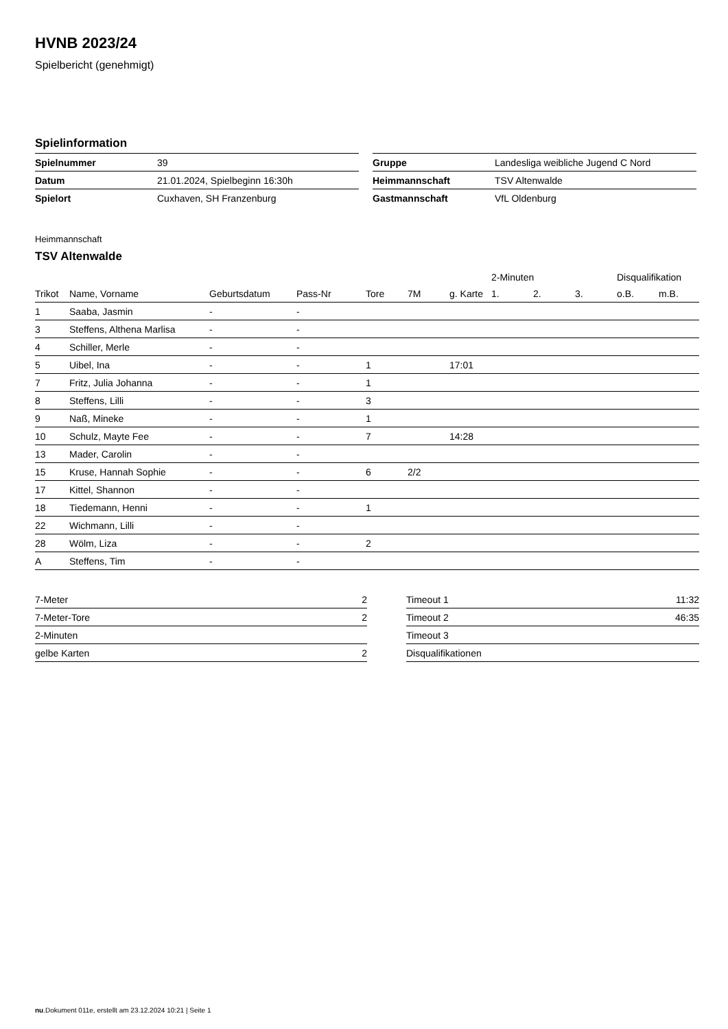HVNB 2023/24
Spielbericht (genehmigt)
Spielinformation
| Spielnummer | 39 |
| Datum | 21.01.2024, Spielbeginn 16:30h |
| Spielort | Cuxhaven, SH Franzenburg |
| Gruppe | Landesliga weibliche Jugend C Nord |
| Heimmannschaft | TSV Altenwalde |
| Gastmannschaft | VfL Oldenburg |
Heimmannschaft
TSV Altenwalde
| | | | | | | | 2-Minuten | | | Disqualifikation | |
| --- | --- | --- | --- | --- | --- | --- | --- | --- | --- | --- | --- |
| Trikot | Name, Vorname | Geburtsdatum | Pass-Nr | Tore | 7M | g. Karte | 1. | 2. | 3. | o.B. | m.B. |
| 1 | Saaba, Jasmin | - | - | | | | | | | | |
| 3 | Steffens, Althena Marlisa | - | - | | | | | | | | |
| 4 | Schiller, Merle | - | - | | | | | | | | |
| 5 | Uibel, Ina | - | - | 1 | | 17:01 | | | | | |
| 7 | Fritz, Julia Johanna | - | - | 1 | | | | | | | |
| 8 | Steffens, Lilli | - | - | 3 | | | | | | | |
| 9 | Naß, Mineke | - | - | 1 | | | | | | | |
| 10 | Schulz, Mayte Fee | - | - | 7 | | 14:28 | | | | | |
| 13 | Mader, Carolin | - | - | | | | | | | | |
| 15 | Kruse, Hannah Sophie | - | - | 6 | 2/2 | | | | | | |
| 17 | Kittel, Shannon | - | - | | | | | | | | |
| 18 | Tiedemann, Henni | - | - | 1 | | | | | | | |
| 22 | Wichmann, Lilli | - | - | | | | | | | | |
| 28 | Wölm, Liza | - | - | 2 | | | | | | | |
| A | Steffens, Tim | - | - | | | | | | | | |
| 7-Meter | 2 |
| 7-Meter-Tore | 2 |
| 2-Minuten | |
| gelbe Karten | 2 |
| Timeout 1 | 11:32 |
| Timeout 2 | 46:35 |
| Timeout 3 | |
| Disqualifikationen | |
nu.Dokument 011e, erstellt am 23.12.2024 10:21 | Seite 1